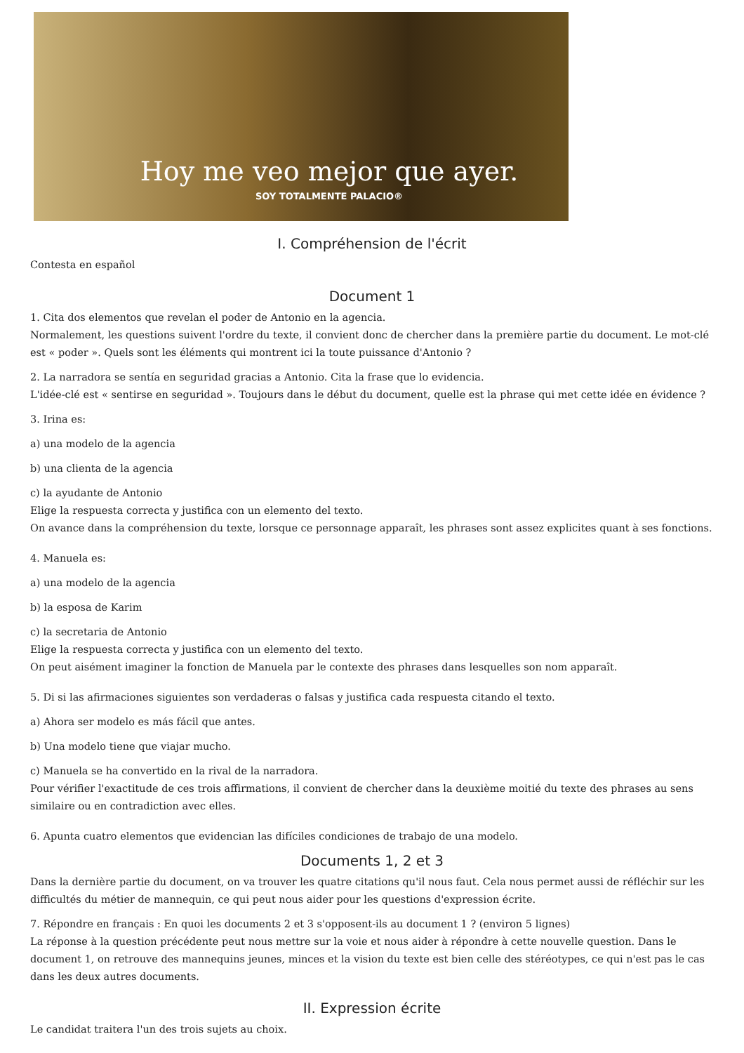Hoy me veo mejor que ayer.
SOY TOTALMENTE PALACIO®
I. Compréhension de l'écrit
Contesta en español
Document 1
1. Cita dos elementos que revelan el poder de Antonio en la agencia.
Normalement, les questions suivent l'ordre du texte, il convient donc de chercher dans la première partie du document. Le mot-clé est « poder ». Quels sont les éléments qui montrent ici la toute puissance d'Antonio ?
2. La narradora se sentía en seguridad gracias a Antonio. Cita la frase que lo evidencia.
L'idée-clé est « sentirse en seguridad ». Toujours dans le début du document, quelle est la phrase qui met cette idée en évidence ?
3. Irina es:
a) una modelo de la agencia
b) una clienta de la agencia
c) la ayudante de Antonio
Elige la respuesta correcta y justifica con un elemento del texto.
On avance dans la compréhension du texte, lorsque ce personnage apparaît, les phrases sont assez explicites quant à ses fonctions.
4. Manuela es:
a) una modelo de la agencia
b) la esposa de Karim
c) la secretaria de Antonio
Elige la respuesta correcta y justifica con un elemento del texto.
On peut aisément imaginer la fonction de Manuela par le contexte des phrases dans lesquelles son nom apparaît.
5. Di si las afirmaciones siguientes son verdaderas o falsas y justifica cada respuesta citando el texto.
a) Ahora ser modelo es más fácil que antes.
b) Una modelo tiene que viajar mucho.
c) Manuela se ha convertido en la rival de la narradora.
Pour vérifier l'exactitude de ces trois affirmations, il convient de chercher dans la deuxième moitié du texte des phrases au sens similaire ou en contradiction avec elles.
6. Apunta cuatro elementos que evidencian las difíciles condiciones de trabajo de una modelo.
Documents 1, 2 et 3
Dans la dernière partie du document, on va trouver les quatre citations qu'il nous faut. Cela nous permet aussi de réfléchir sur les difficultés du métier de mannequin, ce qui peut nous aider pour les questions d'expression écrite.
7. Répondre en français : En quoi les documents 2 et 3 s'opposent-ils au document 1 ? (environ 5 lignes)
La réponse à la question précédente peut nous mettre sur la voie et nous aider à répondre à cette nouvelle question. Dans le document 1, on retrouve des mannequins jeunes, minces et la vision du texte est bien celle des stéréotypes, ce qui n'est pas le cas dans les deux autres documents.
II. Expression écrite
Le candidat traitera l'un des trois sujets au choix.